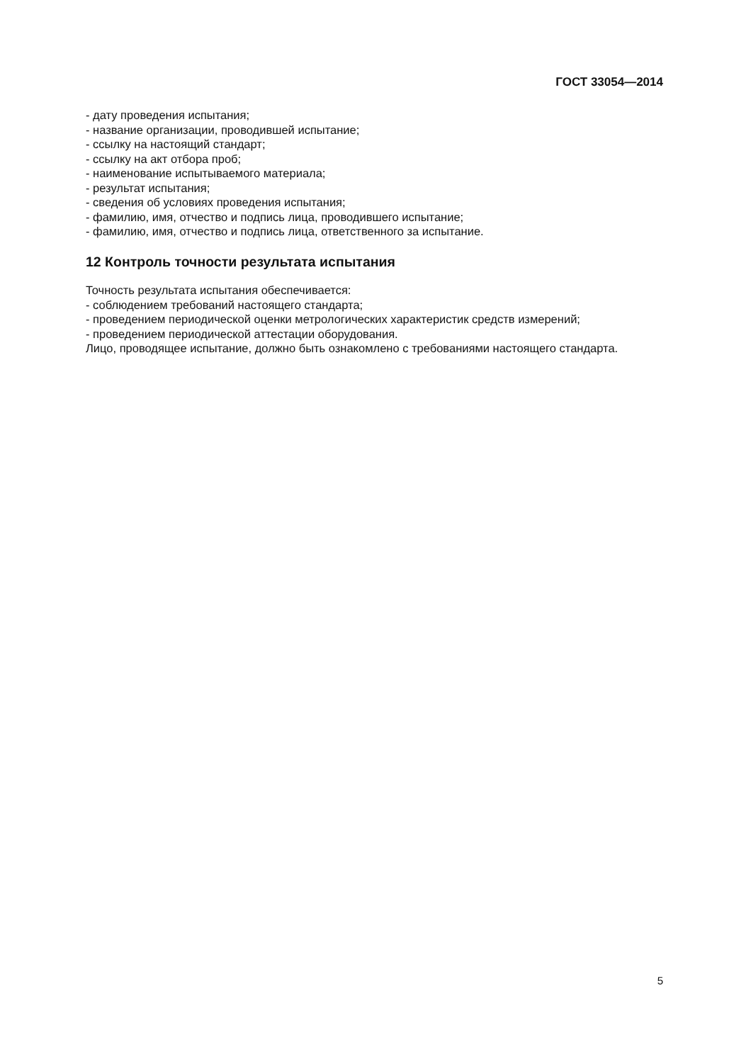ГОСТ 33054—2014
- дату проведения испытания;
- название организации, проводившей испытание;
- ссылку на настоящий стандарт;
- ссылку на акт отбора проб;
- наименование испытываемого материала;
- результат испытания;
- сведения об условиях проведения испытания;
- фамилию, имя, отчество и подпись лица, проводившего испытание;
- фамилию, имя, отчество и подпись лица, ответственного за испытание.
12 Контроль точности результата испытания
Точность результата испытания обеспечивается:
- соблюдением требований настоящего стандарта;
- проведением периодической оценки метрологических характеристик средств измерений;
- проведением периодической аттестации оборудования.
Лицо, проводящее испытание, должно быть ознакомлено с требованиями настоящего стандарта.
5